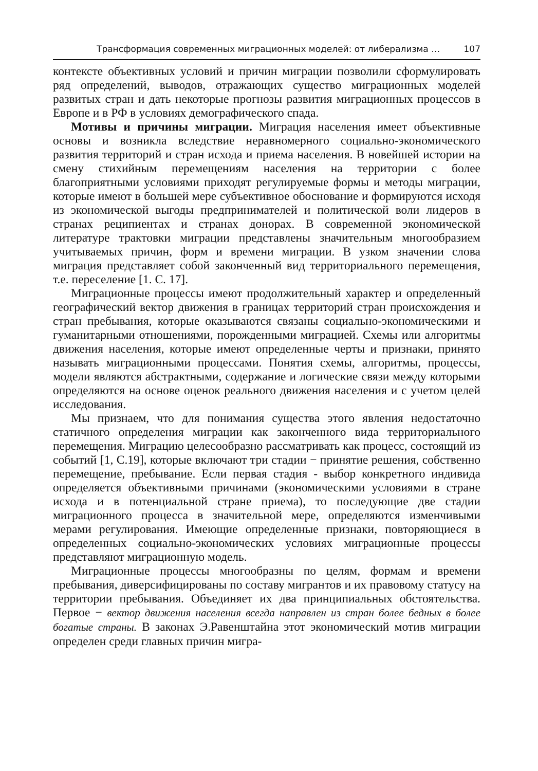Трансформация современных миграционных моделей: от либерализма … 107
контексте объективных условий и причин миграции позволили сформулировать ряд определений, выводов, отражающих существо миграционных моделей развитых стран и дать некоторые прогнозы развития миграционных процессов в Европе и в РФ в условиях демографического спада.
Мотивы и причины миграции. Миграция населения имеет объективные основы и возникла вследствие неравномерного социально-экономического развития территорий и стран исхода и приема населения. В новейшей истории на смену стихийным перемещениям населения на территории с более благоприятными условиями приходят регулируемые формы и методы миграции, которые имеют в большей мере субъективное обоснование и формируются исходя из экономической выгоды предпринимателей и политической воли лидеров в странах реципиентах и странах донорах. В современной экономической литературе трактовки миграции представлены значительным многообразием учитываемых причин, форм и времени миграции. В узком значении слова миграция представляет собой законченный вид территориального перемещения, т.е. переселение [1. С. 17].
Миграционные процессы имеют продолжительный характер и определенный географический вектор движения в границах территорий стран происхождения и стран пребывания, которые оказываются связаны социально-экономическими и гуманитарными отношениями, порожденными миграцией. Схемы или алгоритмы движения населения, которые имеют определенные черты и признаки, принято называть миграционными процессами. Понятия схемы, алгоритмы, процессы, модели являются абстрактными, содержание и логические связи между которыми определяются на основе оценок реального движения населения и с учетом целей исследования.
Мы признаем, что для понимания существа этого явления недостаточно статичного определения миграции как законченного вида территориального перемещения. Миграцию целесообразно рассматривать как процесс, состоящий из событий [1, С.19], которые включают три стадии − принятие решения, собственно перемещение, пребывание. Если первая стадия - выбор конкретного индивида определяется объективными причинами (экономическими условиями в стране исхода и в потенциальной стране приема), то последующие две стадии миграционного процесса в значительной мере, определяются изменчивыми мерами регулирования. Имеющие определенные признаки, повторяющиеся в определенных социально-экономических условиях миграционные процессы представляют миграционную модель.
Миграционные процессы многообразны по целям, формам и времени пребывания, диверсифицированы по составу мигрантов и их правовому статусу на территории пребывания. Объединяет их два принципиальных обстоятельства. Первое − вектор движения населения всегда направлен из стран более бедных в более богатые страны. В законах Э.Равенштайна этот экономический мотив миграции определен среди главных причин мигра-